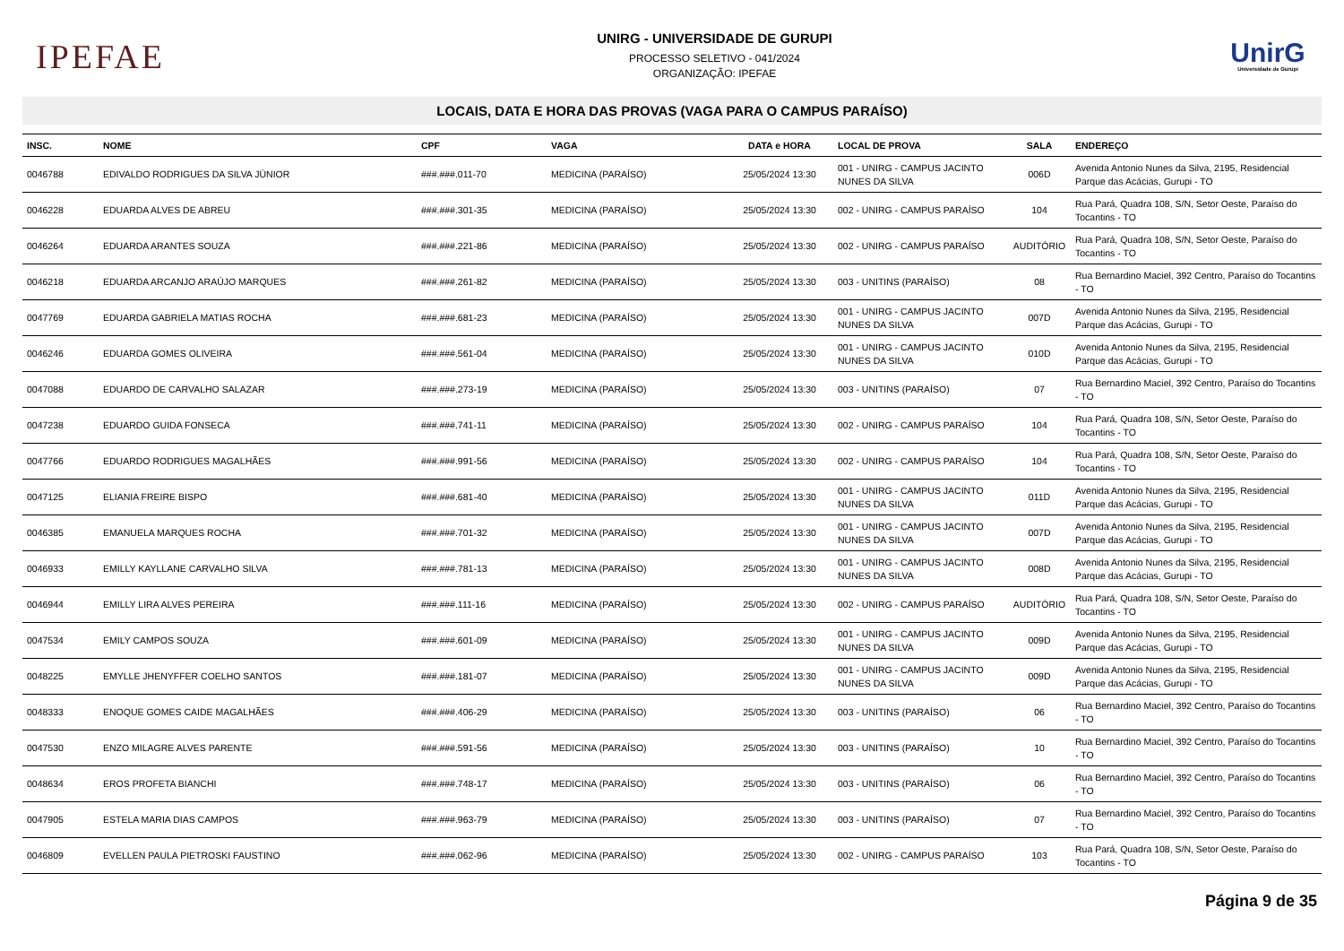IPEFAE
UNIRG - UNIVERSIDADE DE GURUPI
PROCESSO SELETIVO - 041/2024
ORGANIZAÇÃO: IPEFAE
UnirG
Universidade de Gurupi
LOCAIS, DATA E HORA DAS PROVAS (VAGA PARA O CAMPUS PARAÍSO)
| INSC. | NOME | CPF | VAGA | DATA e HORA | LOCAL DE PROVA | SALA | ENDEREÇO |
| --- | --- | --- | --- | --- | --- | --- | --- |
| 0046788 | EDIVALDO RODRIGUES DA SILVA JÚNIOR | ###.###.011-70 | MEDICINA (PARAÍSO) | 25/05/2024 13:30 | 001 - UNIRG - CAMPUS JACINTO NUNES DA SILVA | 006D | Avenida Antonio Nunes da Silva, 2195, Residencial Parque das Acácias, Gurupi - TO |
| 0046228 | EDUARDA ALVES DE ABREU | ###.###.301-35 | MEDICINA (PARAÍSO) | 25/05/2024 13:30 | 002 - UNIRG - CAMPUS PARAÍSO | 104 | Rua Pará, Quadra 108, S/N, Setor Oeste, Paraíso do Tocantins - TO |
| 0046264 | EDUARDA ARANTES SOUZA | ###.###.221-86 | MEDICINA (PARAÍSO) | 25/05/2024 13:30 | 002 - UNIRG - CAMPUS PARAÍSO | AUDITÓRIO | Rua Pará, Quadra 108, S/N, Setor Oeste, Paraíso do Tocantins - TO |
| 0046218 | EDUARDA ARCANJO ARAÚJO MARQUES | ###.###.261-82 | MEDICINA (PARAÍSO) | 25/05/2024 13:30 | 003 - UNITINS (PARAÍSO) | 08 | Rua Bernardino Maciel, 392 Centro, Paraíso do Tocantins - TO |
| 0047769 | EDUARDA GABRIELA MATIAS ROCHA | ###.###.681-23 | MEDICINA (PARAÍSO) | 25/05/2024 13:30 | 001 - UNIRG - CAMPUS JACINTO NUNES DA SILVA | 007D | Avenida Antonio Nunes da Silva, 2195, Residencial Parque das Acácias, Gurupi - TO |
| 0046246 | EDUARDA GOMES OLIVEIRA | ###.###.561-04 | MEDICINA (PARAÍSO) | 25/05/2024 13:30 | 001 - UNIRG - CAMPUS JACINTO NUNES DA SILVA | 010D | Avenida Antonio Nunes da Silva, 2195, Residencial Parque das Acácias, Gurupi - TO |
| 0047088 | EDUARDO DE CARVALHO SALAZAR | ###.###.273-19 | MEDICINA (PARAÍSO) | 25/05/2024 13:30 | 003 - UNITINS (PARAÍSO) | 07 | Rua Bernardino Maciel, 392 Centro, Paraíso do Tocantins - TO |
| 0047238 | EDUARDO GUIDA FONSECA | ###.###.741-11 | MEDICINA (PARAÍSO) | 25/05/2024 13:30 | 002 - UNIRG - CAMPUS PARAÍSO | 104 | Rua Pará, Quadra 108, S/N, Setor Oeste, Paraíso do Tocantins - TO |
| 0047766 | EDUARDO RODRIGUES MAGALHÃES | ###.###.991-56 | MEDICINA (PARAÍSO) | 25/05/2024 13:30 | 002 - UNIRG - CAMPUS PARAÍSO | 104 | Rua Pará, Quadra 108, S/N, Setor Oeste, Paraíso do Tocantins - TO |
| 0047125 | ELIANIA FREIRE BISPO | ###.###.681-40 | MEDICINA (PARAÍSO) | 25/05/2024 13:30 | 001 - UNIRG - CAMPUS JACINTO NUNES DA SILVA | 011D | Avenida Antonio Nunes da Silva, 2195, Residencial Parque das Acácias, Gurupi - TO |
| 0046385 | EMANUELA MARQUES ROCHA | ###.###.701-32 | MEDICINA (PARAÍSO) | 25/05/2024 13:30 | 001 - UNIRG - CAMPUS JACINTO NUNES DA SILVA | 007D | Avenida Antonio Nunes da Silva, 2195, Residencial Parque das Acácias, Gurupi - TO |
| 0046933 | EMILLY KAYLLANE CARVALHO SILVA | ###.###.781-13 | MEDICINA (PARAÍSO) | 25/05/2024 13:30 | 001 - UNIRG - CAMPUS JACINTO NUNES DA SILVA | 008D | Avenida Antonio Nunes da Silva, 2195, Residencial Parque das Acácias, Gurupi - TO |
| 0046944 | EMILLY LIRA ALVES PEREIRA | ###.###.111-16 | MEDICINA (PARAÍSO) | 25/05/2024 13:30 | 002 - UNIRG - CAMPUS PARAÍSO | AUDITÓRIO | Rua Pará, Quadra 108, S/N, Setor Oeste, Paraíso do Tocantins - TO |
| 0047534 | EMILY CAMPOS SOUZA | ###.###.601-09 | MEDICINA (PARAÍSO) | 25/05/2024 13:30 | 001 - UNIRG - CAMPUS JACINTO NUNES DA SILVA | 009D | Avenida Antonio Nunes da Silva, 2195, Residencial Parque das Acácias, Gurupi - TO |
| 0048225 | EMYLLE JHENYFFER COELHO SANTOS | ###.###.181-07 | MEDICINA (PARAÍSO) | 25/05/2024 13:30 | 001 - UNIRG - CAMPUS JACINTO NUNES DA SILVA | 009D | Avenida Antonio Nunes da Silva, 2195, Residencial Parque das Acácias, Gurupi - TO |
| 0048333 | ENOQUE GOMES CAIDE MAGALHÃES | ###.###.406-29 | MEDICINA (PARAÍSO) | 25/05/2024 13:30 | 003 - UNITINS (PARAÍSO) | 06 | Rua Bernardino Maciel, 392 Centro, Paraíso do Tocantins - TO |
| 0047530 | ENZO MILAGRE ALVES PARENTE | ###.###.591-56 | MEDICINA (PARAÍSO) | 25/05/2024 13:30 | 003 - UNITINS (PARAÍSO) | 10 | Rua Bernardino Maciel, 392 Centro, Paraíso do Tocantins - TO |
| 0048634 | EROS PROFETA BIANCHI | ###.###.748-17 | MEDICINA (PARAÍSO) | 25/05/2024 13:30 | 003 - UNITINS (PARAÍSO) | 06 | Rua Bernardino Maciel, 392 Centro, Paraíso do Tocantins - TO |
| 0047905 | ESTELA MARIA DIAS CAMPOS | ###.###.963-79 | MEDICINA (PARAÍSO) | 25/05/2024 13:30 | 003 - UNITINS (PARAÍSO) | 07 | Rua Bernardino Maciel, 392 Centro, Paraíso do Tocantins - TO |
| 0046809 | EVELLEN PAULA PIETROSKI FAUSTINO | ###.###.062-96 | MEDICINA (PARAÍSO) | 25/05/2024 13:30 | 002 - UNIRG - CAMPUS PARAÍSO | 103 | Rua Pará, Quadra 108, S/N, Setor Oeste, Paraíso do Tocantins - TO |
Página 9 de 35